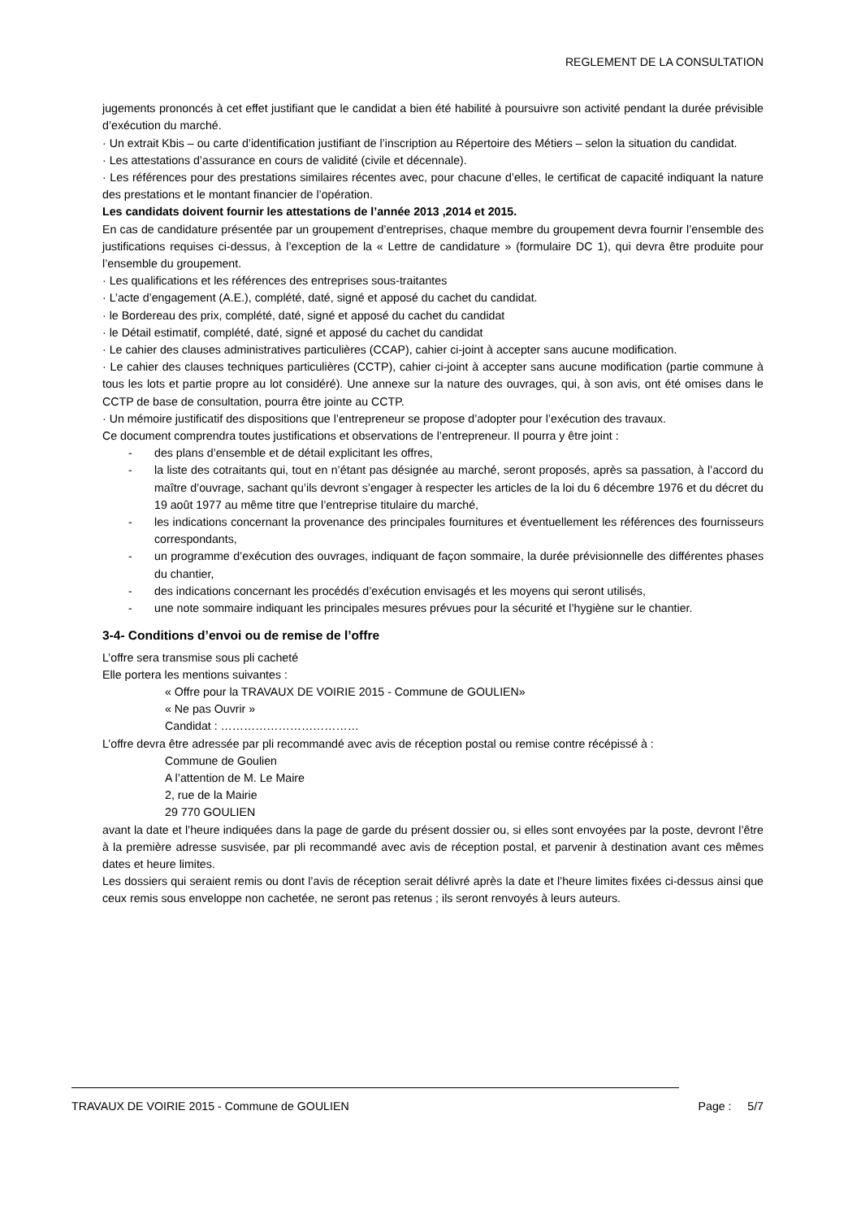REGLEMENT DE LA CONSULTATION
jugements prononcés à cet effet justifiant que le candidat a bien été habilité à poursuivre son activité pendant la durée prévisible d’exécution du marché.
· Un extrait Kbis – ou carte d’identification justifiant de l’inscription au Répertoire des Métiers – selon la situation du candidat.
· Les attestations d’assurance en cours de validité (civile et décennale).
· Les références pour des prestations similaires récentes avec, pour chacune d’elles, le certificat de capacité indiquant la nature des prestations et le montant financier de l’opération.
Les candidats doivent fournir les attestations de l’année 2013 ,2014 et 2015.
En cas de candidature présentée par un groupement d’entreprises, chaque membre du groupement devra fournir l’ensemble des justifications requises ci-dessus, à l’exception de la « Lettre de candidature » (formulaire DC 1), qui devra être produite pour l’ensemble du groupement.
· Les qualifications et les références des entreprises sous-traitantes
· L’acte d’engagement (A.E.), complété, daté, signé et apposé du cachet du candidat.
· le Bordereau des prix, complété, daté, signé et apposé du cachet du candidat
· le Détail estimatif, complété, daté, signé et apposé du cachet du candidat
· Le cahier des clauses administratives particulières (CCAP), cahier ci-joint à accepter sans aucune modification.
· Le cahier des clauses techniques particulières (CCTP), cahier ci-joint à accepter sans aucune modification (partie commune à tous les lots et partie propre au lot considéré). Une annexe sur la nature des ouvrages, qui, à son avis, ont été omises dans le CCTP de base de consultation, pourra être jointe au CCTP.
· Un mémoire justificatif des dispositions que l’entrepreneur se propose d’adopter pour l’exécution des travaux.
Ce document comprendra toutes justifications et observations de l’entrepreneur. Il pourra y être joint :
- des plans d’ensemble et de détail explicitant les offres,
- la liste des cotraitants qui, tout en n’étant pas désignée au marché, seront proposés, après sa passation, à l’accord du maître d’ouvrage, sachant qu’ils devront s’engager à respecter les articles de la loi du 6 décembre 1976 et du décret du 19 août 1977 au même titre que l’entreprise titulaire du marché,
- les indications concernant la provenance des principales fournitures et éventuellement les références des fournisseurs correspondants,
- un programme d’exécution des ouvrages, indiquant de façon sommaire, la durée prévisionnelle des différentes phases du chantier,
- des indications concernant les procédés d’exécution envisagés et les moyens qui seront utilisés,
- une note sommaire indiquant les principales mesures prévues pour la sécurité et l’hygiène sur le chantier.
3-4- Conditions d’envoi ou de remise de l’offre
L’offre sera transmise sous pli cacheté
Elle portera les mentions suivantes :
« Offre pour la TRAVAUX DE VOIRIE 2015 - Commune de GOULIEN»
« Ne pas Ouvrir »
Candidat : ………………………………
L’offre devra être adressée par pli recommandé avec avis de réception postal ou remise contre récépissé à :
Commune de Goulien
A l’attention de M. Le Maire
2, rue de la Mairie
29 770 GOULIEN
avant la date et l’heure indiquées dans la page de garde du présent dossier ou, si elles sont envoyées par la poste, devront l’être à la première adresse susvisée, par pli recommandé avec avis de réception postal, et parvenir à destination avant ces mêmes dates et heure limites.
Les dossiers qui seraient remis ou dont l’avis de réception serait délivré après la date et l’heure limites fixées ci-dessus ainsi que ceux remis sous enveloppe non cachetée, ne seront pas retenus ; ils seront renvoyés à leurs auteurs.
TRAVAUX DE VOIRIE 2015 - Commune de GOULIEN Page : 5/7